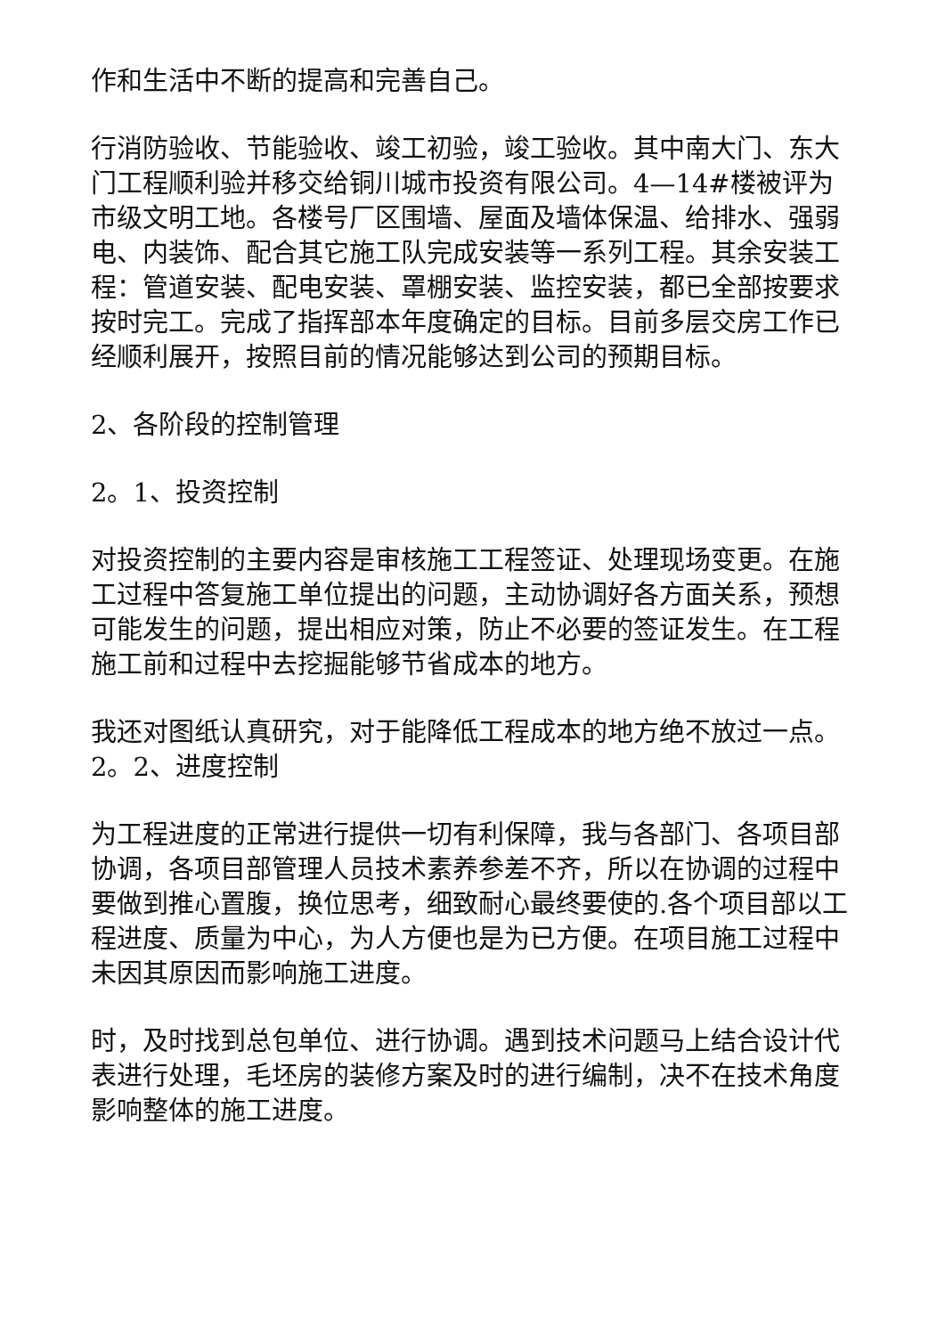作和生活中不断的提高和完善自己。
行消防验收、节能验收、竣工初验，竣工验收。其中南大门、东大门工程顺利验并移交给铜川城市投资有限公司。4—14#楼被评为市级文明工地。各楼号厂区围墙、屋面及墙体保温、给排水、强弱电、内装饰、配合其它施工队完成安装等一系列工程。其余安装工程：管道安装、配电安装、罩棚安装、监控安装，都已全部按要求按时完工。完成了指挥部本年度确定的目标。目前多层交房工作已经顺利展开，按照目前的情况能够达到公司的预期目标。
2、各阶段的控制管理
2。1、投资控制
对投资控制的主要内容是审核施工工程签证、处理现场变更。在施工过程中答复施工单位提出的问题，主动协调好各方面关系，预想可能发生的问题，提出相应对策，防止不必要的签证发生。在工程施工前和过程中去挖掘能够节省成本的地方。
我还对图纸认真研究，对于能降低工程成本的地方绝不放过一点。2。2、进度控制
为工程进度的正常进行提供一切有利保障，我与各部门、各项目部协调，各项目部管理人员技术素养参差不齐，所以在协调的过程中要做到推心置腹，换位思考，细致耐心最终要使的.各个项目部以工程进度、质量为中心，为人方便也是为已方便。在项目施工过程中未因其原因而影响施工进度。
时，及时找到总包单位、进行协调。遇到技术问题马上结合设计代表进行处理，毛坯房的装修方案及时的进行编制，决不在技术角度影响整体的施工进度。